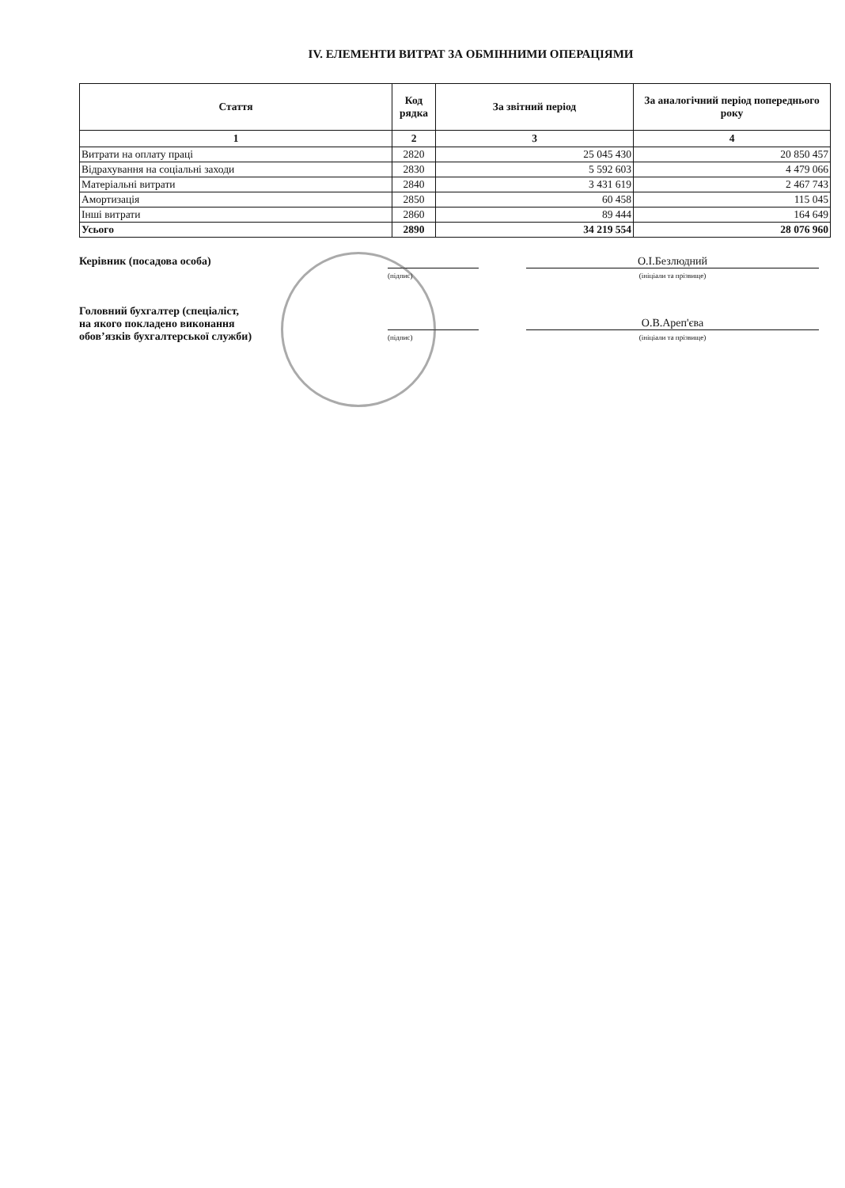IV. ЕЛЕМЕНТИ ВИТРАТ ЗА ОБМІННИМИ ОПЕРАЦІЯМИ
| Стаття | Код рядка | За звітний період | За аналогічний період попереднього року |
| --- | --- | --- | --- |
| 1 | 2 | 3 | 4 |
| Витрати на оплату праці | 2820 | 25 045 430 | 20 850 457 |
| Відрахування на соціальні заходи | 2830 | 5 592 603 | 4 479 066 |
| Матеріальні витрати | 2840 | 3 431 619 | 2 467 743 |
| Амортизація | 2850 | 60 458 | 115 045 |
| Інші витрати | 2860 | 89 444 | 164 649 |
| Усього | 2890 | 34 219 554 | 28 076 960 |
Керівник (посадова особа)
(підпис)
О.І.Безлюдний
(ініціали та прізвище)
Головний бухгалтер (спеціаліст,
на якого покладено виконання
обов’язків бухгалтерської служби)
(підпис)
О.В.Ареп'єва
(ініціали та прізвище)